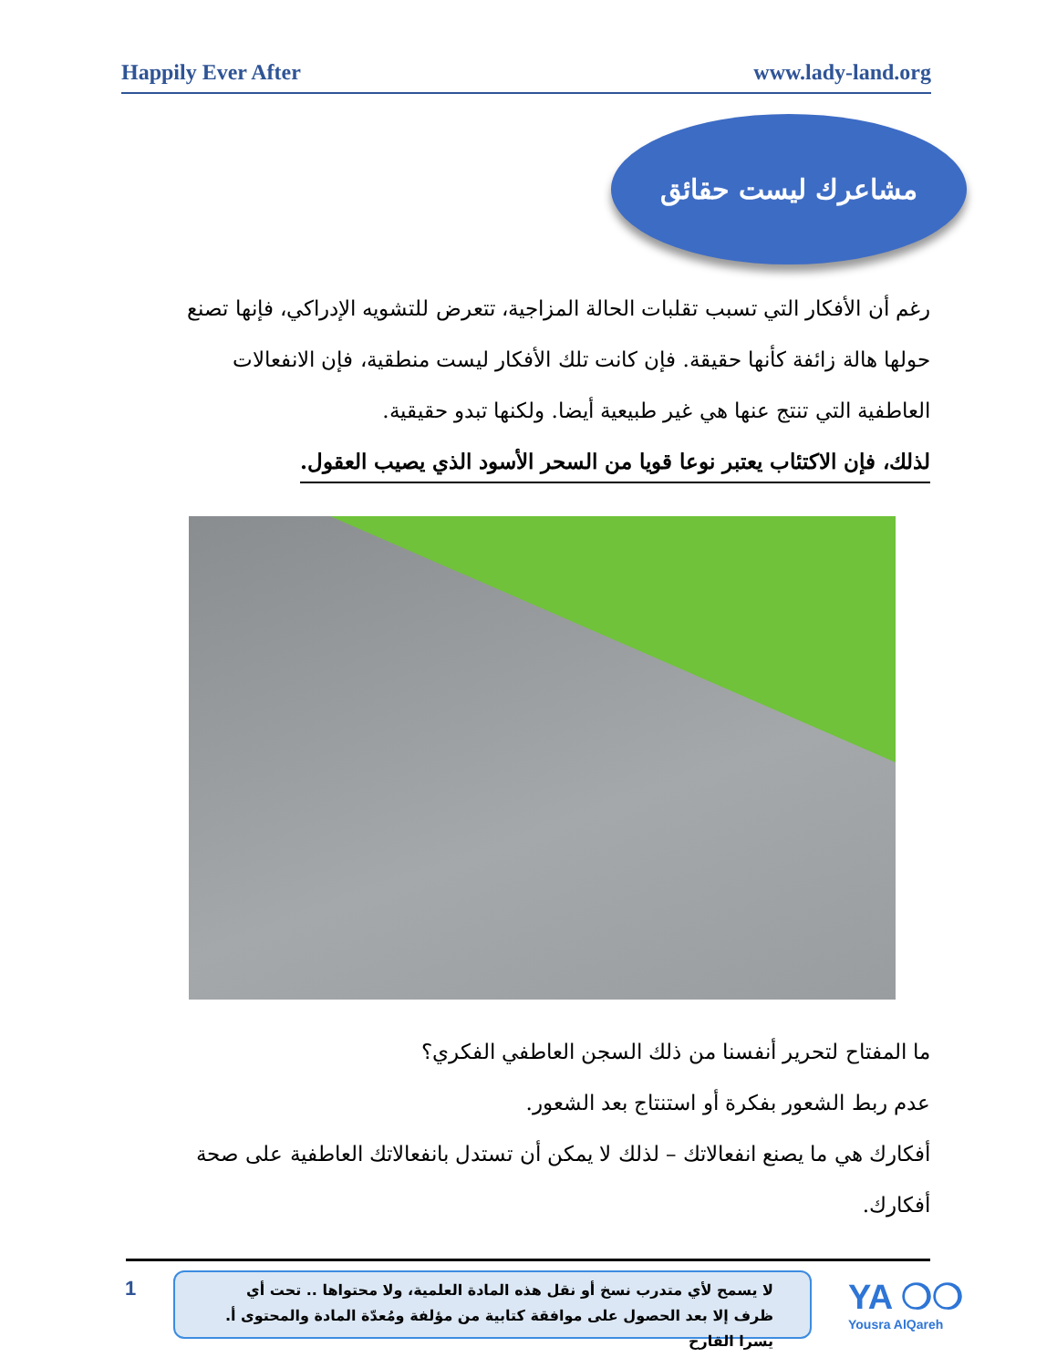Happily Ever After www.lady-land.org
مشاعرك ليست حقائق
رغم أن الأفكار التي تسبب تقلبات الحالة المزاجية، تتعرض للتشويه الإدراكي، فإنها تصنع حولها هالة زائفة كأنها حقيقة. فإن كانت تلك الأفكار ليست منطقية، فإن الانفعالات العاطفية التي تنتج عنها هي غير طبيعية أيضا. ولكنها تبدو حقيقية.
لذلك، فإن الاكتئاب يعتبر نوعا قويا من السحر الأسود الذي يصيب العقول.
ما المفتاح لتحرير أنفسنا من ذلك السجن العاطفي الفكري؟
عدم ربط الشعور بفكرة أو استنتاج بعد الشعور.
أفكارك هي ما يصنع انفعالاتك – لذلك لا يمكن أن تستدل بانفعالاتك العاطفية على صحة أفكارك.
1
لا يسمح لأي متدرب نسخ أو نقل هذه المادة العلمية، ولا محتواها .. تحت أي ظرف إلا بعد الحصول على موافقة كتابية من مؤلفة ومُعدّة المادة والمحتوى أ. يسرا القارح
YA ❍❍
Yousra AlQareh